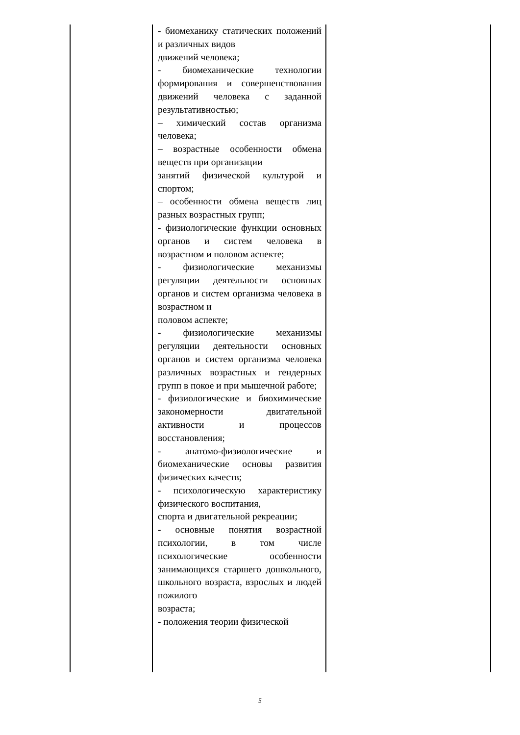| | - биомеханику статических положений и различных видов движений человека; - биомеханические технологии формирования и совершенствования движений человека с заданной результативностью; – химический состав организма человека; – возрастные особенности обмена веществ при организации занятий физической культурой и спортом; – особенности обмена веществ лиц разных возрастных групп; - физиологические функции основных органов и систем человека в возрастном и половом аспекте; - физиологические механизмы регуляции деятельности основных органов и систем организма человека в возрастном и половом аспекте; - физиологические механизмы регуляции деятельности основных органов и систем организма человека различных возрастных и гендерных групп в покое и при мышечной работе; - физиологические и биохимические закономерности двигательной активности и процессов восстановления; - анатомо-физиологические и биомеханические основы развития физических качеств; - психологическую характеристику физического воспитания, спорта и двигательной рекреации; - основные понятия возрастной психологии, в том числе психологические особенности занимающихся старшего дошкольного, школьного возраста, взрослых и людей пожилого возраста; - положения теории физической | |
5